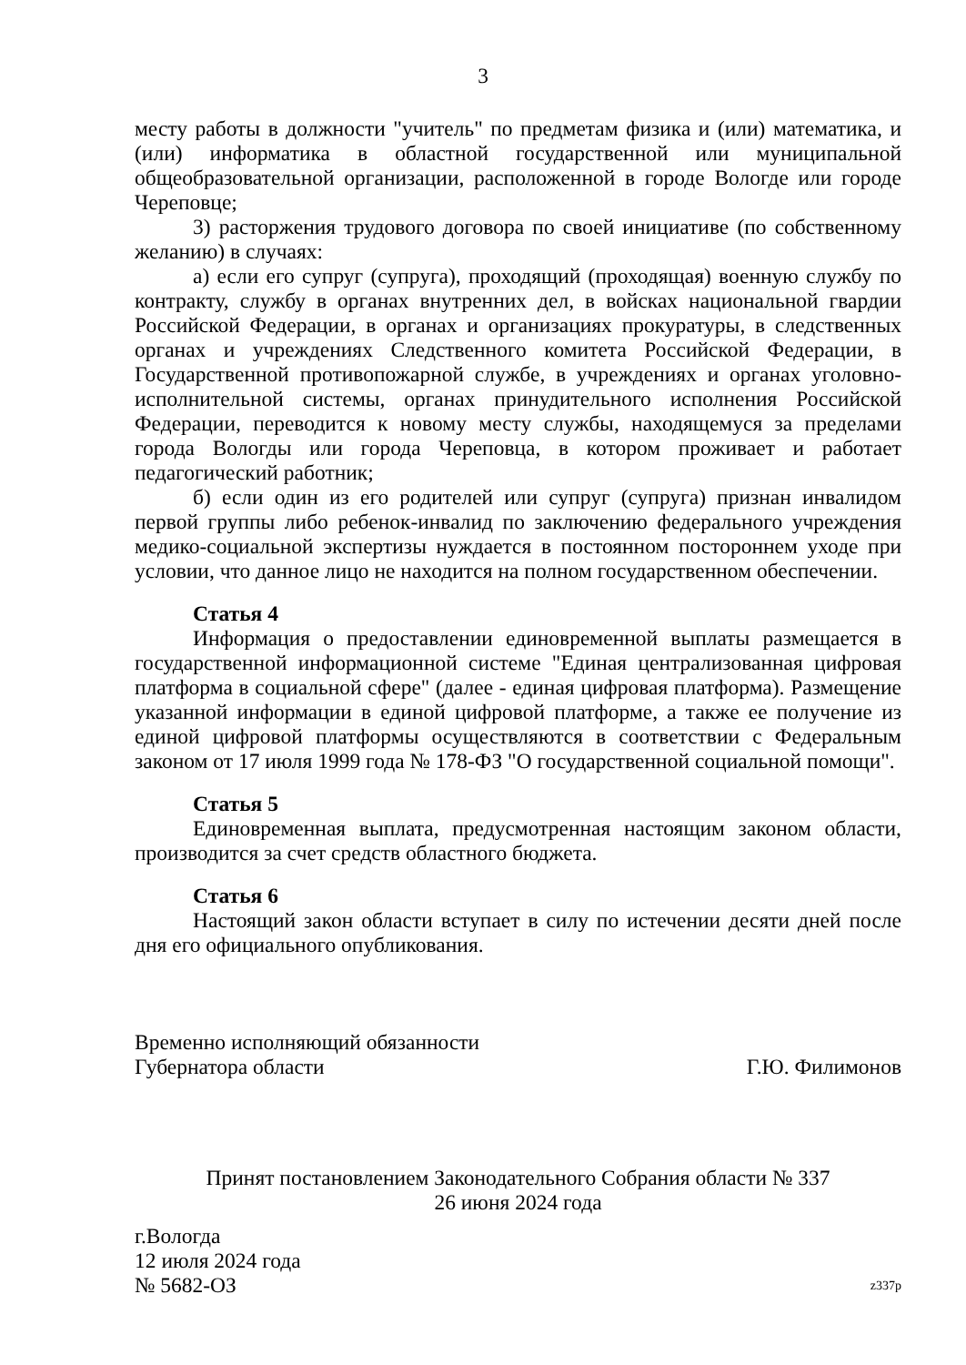3
месту работы в должности "учитель" по предметам физика и (или) математика, и (или) информатика в областной государственной или муниципальной общеобразовательной организации, расположенной в городе Вологде или городе Череповце;
3) расторжения трудового договора по своей инициативе (по собственному желанию) в случаях:
а) если его супруг (супруга), проходящий (проходящая) военную службу по контракту, службу в органах внутренних дел, в войсках национальной гвардии Российской Федерации, в органах и организациях прокуратуры, в следственных органах и учреждениях Следственного комитета Российской Федерации, в Государственной противопожарной службе, в учреждениях и органах уголовно-исполнительной системы, органах принудительного исполнения Российской Федерации, переводится к новому месту службы, находящемуся за пределами города Вологды или города Череповца, в котором проживает и работает педагогический работник;
б) если один из его родителей или супруг (супруга) признан инвалидом первой группы либо ребенок-инвалид по заключению федерального учреждения медико-социальной экспертизы нуждается в постоянном постороннем уходе при условии, что данное лицо не находится на полном государственном обеспечении.
Статья 4
Информация о предоставлении единовременной выплаты размещается в государственной информационной системе "Единая централизованная цифровая платформа в социальной сфере" (далее - единая цифровая платформа). Размещение указанной информации в единой цифровой платформе, а также ее получение из единой цифровой платформы осуществляются в соответствии с Федеральным законом от 17 июля 1999 года № 178-ФЗ "О государственной социальной помощи".
Статья 5
Единовременная выплата, предусмотренная настоящим законом области, производится за счет средств областного бюджета.
Статья 6
Настоящий закон области вступает в силу по истечении десяти дней после дня его официального опубликования.
Временно исполняющий обязанности
Губернатора области
Г.Ю. Филимонов
Принят постановлением Законодательного Собрания области № 337
26 июня 2024 года
г.Вологда
12 июля 2024 года
№ 5682-ОЗ
z337р